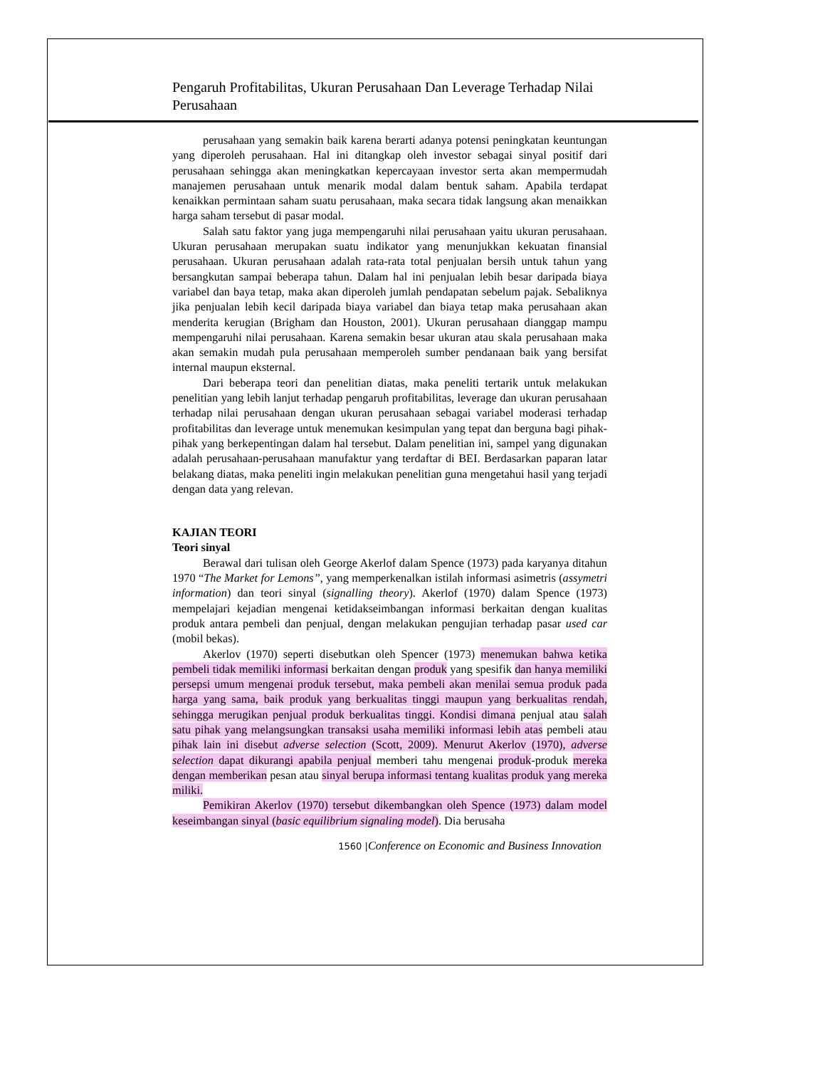Pengaruh Profitabilitas, Ukuran Perusahaan Dan Leverage Terhadap Nilai Perusahaan
perusahaan yang semakin baik karena berarti adanya potensi peningkatan keuntungan yang diperoleh perusahaan. Hal ini ditangkap oleh investor sebagai sinyal positif dari perusahaan sehingga akan meningkatkan kepercayaan investor serta akan mempermudah manajemen perusahaan untuk menarik modal dalam bentuk saham. Apabila terdapat kenaikkan permintaan saham suatu perusahaan, maka secara tidak langsung akan menaikkan harga saham tersebut di pasar modal.
Salah satu faktor yang juga mempengaruhi nilai perusahaan yaitu ukuran perusahaan. Ukuran perusahaan merupakan suatu indikator yang menunjukkan kekuatan finansial perusahaan. Ukuran perusahaan adalah rata-rata total penjualan bersih untuk tahun yang bersangkutan sampai beberapa tahun. Dalam hal ini penjualan lebih besar daripada biaya variabel dan baya tetap, maka akan diperoleh jumlah pendapatan sebelum pajak. Sebaliknya jika penjualan lebih kecil daripada biaya variabel dan biaya tetap maka perusahaan akan menderita kerugian (Brigham dan Houston, 2001). Ukuran perusahaan dianggap mampu mempengaruhi nilai perusahaan. Karena semakin besar ukuran atau skala perusahaan maka akan semakin mudah pula perusahaan memperoleh sumber pendanaan baik yang bersifat internal maupun eksternal.
Dari beberapa teori dan penelitian diatas, maka peneliti tertarik untuk melakukan penelitian yang lebih lanjut terhadap pengaruh profitabilitas, leverage dan ukuran perusahaan terhadap nilai perusahaan dengan ukuran perusahaan sebagai variabel moderasi terhadap profitabilitas dan leverage untuk menemukan kesimpulan yang tepat dan berguna bagi pihak-pihak yang berkepentingan dalam hal tersebut. Dalam penelitian ini, sampel yang digunakan adalah perusahaan-perusahaan manufaktur yang terdaftar di BEI. Berdasarkan paparan latar belakang diatas, maka peneliti ingin melakukan penelitian guna mengetahui hasil yang terjadi dengan data yang relevan.
KAJIAN TEORI
Teori sinyal
Berawal dari tulisan oleh George Akerlof dalam Spence (1973) pada karyanya ditahun 1970 “The Market for Lemons”, yang memperkenalkan istilah informasi asimetris (assymetri information) dan teori sinyal (signalling theory). Akerlof (1970) dalam Spence (1973) mempelajari kejadian mengenai ketidakseimbangan informasi berkaitan dengan kualitas produk antara pembeli dan penjual, dengan melakukan pengujian terhadap pasar used car (mobil bekas).
Akerlov (1970) seperti disebutkan oleh Spencer (1973) menemukan bahwa ketika pembeli tidak memiliki informasi berkaitan dengan produk yang spesifik dan hanya memiliki persepsi umum mengenai produk tersebut, maka pembeli akan menilai semua produk pada harga yang sama, baik produk yang berkualitas tinggi maupun yang berkualitas rendah, sehingga merugikan penjual produk berkualitas tinggi. Kondisi dimana penjual atau salah satu pihak yang melangsungkan transaksi usaha memiliki informasi lebih atas pembeli atau pihak lain ini disebut adverse selection (Scott, 2009). Menurut Akerlov (1970), adverse selection dapat dikurangi apabila penjual memberi tahu mengenai produk-produk mereka dengan memberikan pesan atau sinyal berupa informasi tentang kualitas produk yang mereka miliki.
Pemikiran Akerlov (1970) tersebut dikembangkan oleh Spence (1973) dalam model keseimbangan sinyal (basic equilibrium signaling model). Dia berusaha
1560 |Conference on Economic and Business Innovation